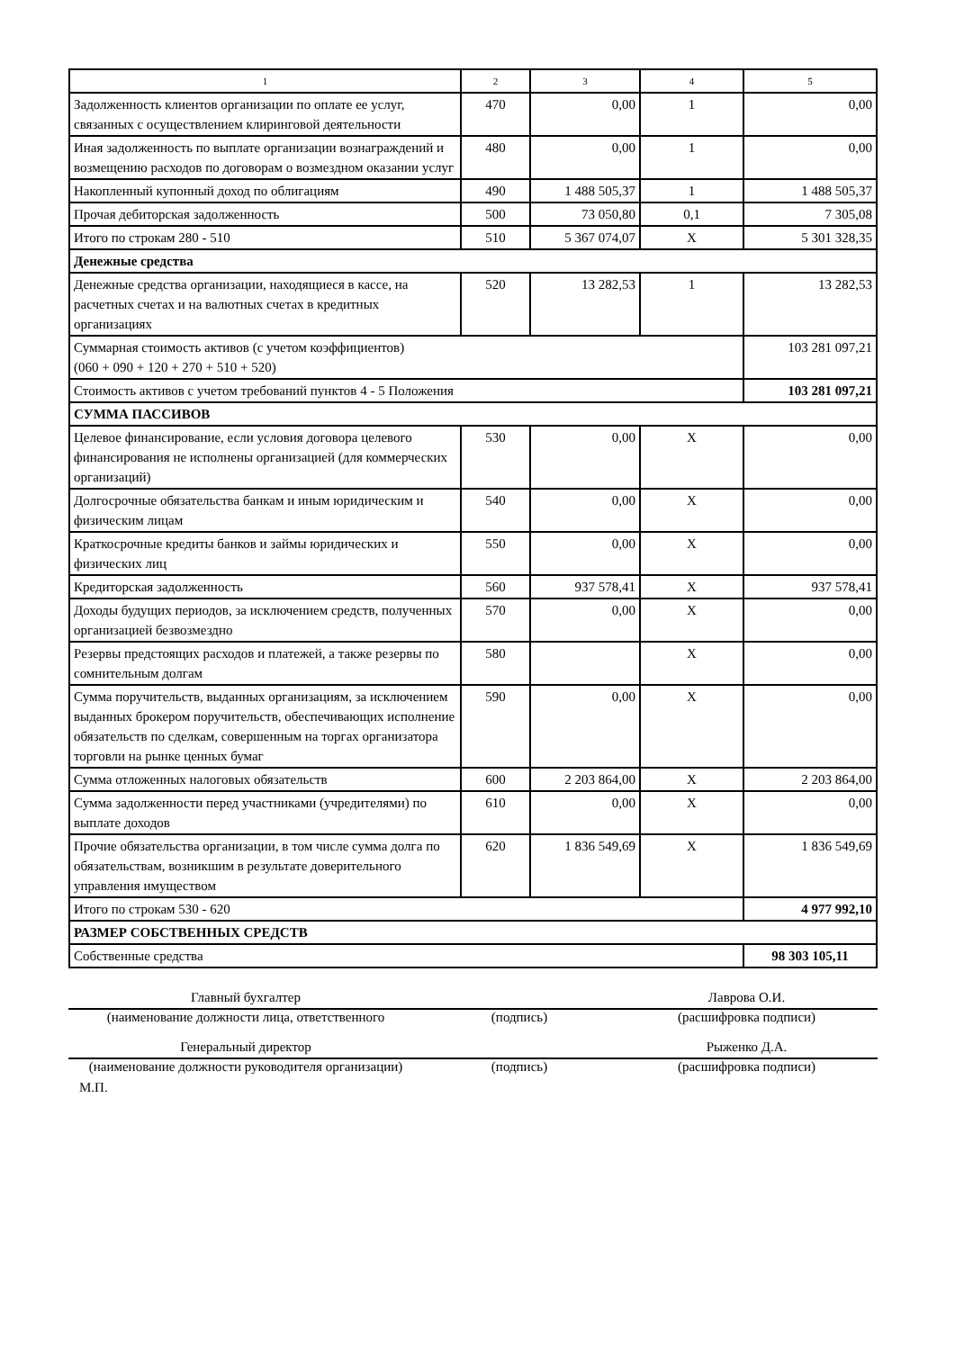| 1 | 2 | 3 | 4 | 5 |
| Задолженность клиентов организации по оплате ее услуг, связанных с осуществлением клиринговой деятельности | 470 | 0,00 | 1 | 0,00 |
| Иная задолженность по выплате организации вознаграждений и возмещению расходов по договорам о возмездном оказании услуг | 480 | 0,00 | 1 | 0,00 |
| Накопленный купонный доход по облигациям | 490 | 1 488 505,37 | 1 | 1 488 505,37 |
| Прочая дебиторская задолженность | 500 | 73 050,80 | 0,1 | 7 305,08 |
| Итого по строкам 280 - 510 | 510 | 5 367 074,07 | X | 5 301 328,35 |
| Денежные средства | | | | |
| Денежные средства организации, находящиеся в кассе, на расчетных счетах и на валютных счетах в кредитных организациях | 520 | 13 282,53 | 1 | 13 282,53 |
| Суммарная стоимость активов (с учетом коэффициентов) (060 + 090 + 120 + 270 + 510 + 520) | | | | 103 281 097,21 |
| Стоимость активов с учетом требований пунктов 4 - 5 Положения | | | | 103 281 097,21 |
| СУММА ПАССИВОВ | | | | |
| Целевое финансирование, если условия договора целевого финансирования не исполнены организацией (для коммерческих организаций) | 530 | 0,00 | X | 0,00 |
| Долгосрочные обязательства банкам и иным юридическим и физическим лицам | 540 | 0,00 | X | 0,00 |
| Краткосрочные кредиты банков и займы юридических и физических лиц | 550 | 0,00 | X | 0,00 |
| Кредиторская задолженность | 560 | 937 578,41 | X | 937 578,41 |
| Доходы будущих периодов, за исключением средств, полученных организацией безвозмездно | 570 | 0,00 | X | 0,00 |
| Резервы предстоящих расходов и платежей, а также резервы по сомнительным долгам | 580 | | X | 0,00 |
| Сумма поручительств, выданных организациям, за исключением выданных брокером поручительств, обеспечивающих исполнение обязательств по сделкам, совершенным на торгах организатора торговли на рынке ценных бумаг | 590 | 0,00 | X | 0,00 |
| Сумма отложенных налоговых обязательств | 600 | 2 203 864,00 | X | 2 203 864,00 |
| Сумма задолженности перед участниками (учредителями) по выплате доходов | 610 | 0,00 | X | 0,00 |
| Прочие обязательства организации, в том числе сумма долга по обязательствам, возникшим в результате доверительного управления имуществом | 620 | 1 836 549,69 | X | 1 836 549,69 |
| Итого по строкам 530 - 620 | | | | 4 977 992,10 |
| РАЗМЕР СОБСТВЕННЫХ СРЕДСТВ | | | | |
| Собственные средства | | | | 98 303 105,11 |
| Главный бухгалтер | | Лаврова О.И. |
| (наименование должности лица, ответственного | (подпись) | (расшифровка подписи) |
| Генеральный директор | | Рыженко Д.А. |
| (наименование должности руководителя организации) | (подпись) | (расшифровка подписи) |
М.П.